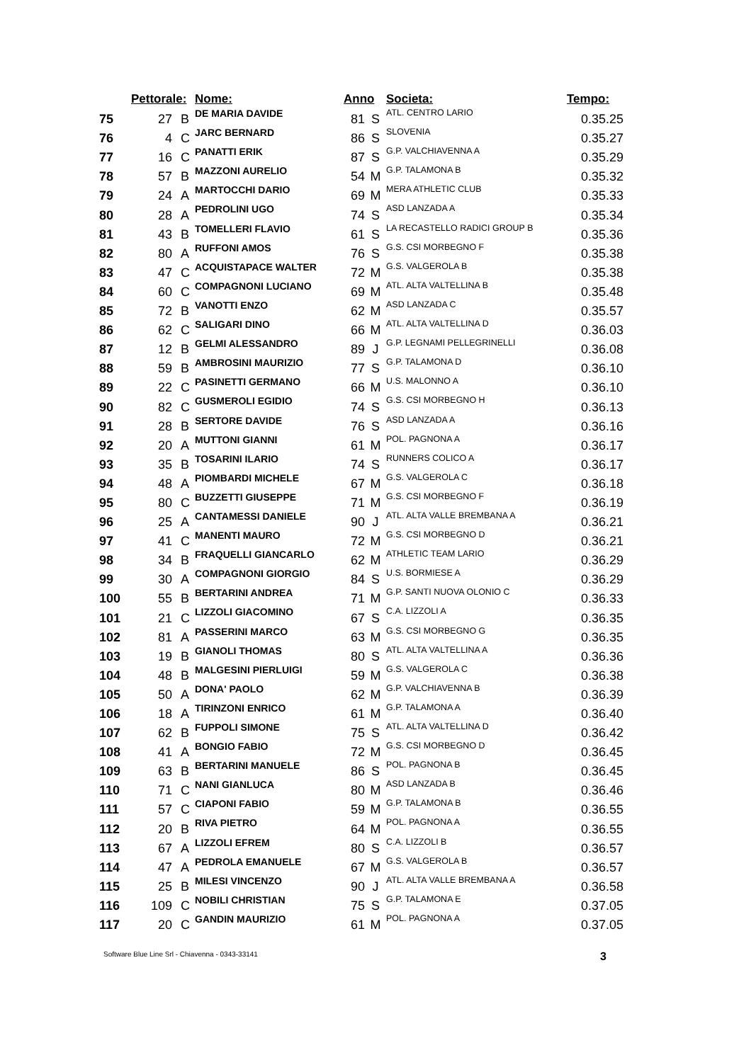| | Pettorale: | | Nome: | Anno | | Societa: | Tempo: |
| --- | --- | --- | --- | --- | --- | --- | --- |
| 75 | 27 | B | DE MARIA DAVIDE | 81 | S | ATL. CENTRO LARIO | 0.35.25 |
| 76 | 4 | C | JARC BERNARD | 86 | S | SLOVENIA | 0.35.27 |
| 77 | 16 | C | PANATTI ERIK | 87 | S | G.P. VALCHIAVENNA A | 0.35.29 |
| 78 | 57 | B | MAZZONI AURELIO | 54 | M | G.P. TALAMONA B | 0.35.32 |
| 79 | 24 | A | MARTOCCHI DARIO | 69 | M | MERA ATHLETIC CLUB | 0.35.33 |
| 80 | 28 | A | PEDROLINI UGO | 74 | S | ASD LANZADA A | 0.35.34 |
| 81 | 43 | B | TOMELLERI FLAVIO | 61 | S | LA RECASTELLO RADICI GROUP B | 0.35.36 |
| 82 | 80 | A | RUFFONI AMOS | 76 | S | G.S. CSI MORBEGNO F | 0.35.38 |
| 83 | 47 | C | ACQUISTAPACE WALTER | 72 | M | G.S. VALGEROLA B | 0.35.38 |
| 84 | 60 | C | COMPAGNONI LUCIANO | 69 | M | ATL. ALTA VALTELLINA B | 0.35.48 |
| 85 | 72 | B | VANOTTI ENZO | 62 | M | ASD LANZADA C | 0.35.57 |
| 86 | 62 | C | SALIGARI DINO | 66 | M | ATL. ALTA VALTELLINA D | 0.36.03 |
| 87 | 12 | B | GELMI ALESSANDRO | 89 | J | G.P. LEGNAMI PELLEGRINELLI | 0.36.08 |
| 88 | 59 | B | AMBROSINI MAURIZIO | 77 | S | G.P. TALAMONA D | 0.36.10 |
| 89 | 22 | C | PASINETTI GERMANO | 66 | M | U.S. MALONNO A | 0.36.10 |
| 90 | 82 | C | GUSMEROLI EGIDIO | 74 | S | G.S. CSI MORBEGNO H | 0.36.13 |
| 91 | 28 | B | SERTORE DAVIDE | 76 | S | ASD LANZADA A | 0.36.16 |
| 92 | 20 | A | MUTTONI GIANNI | 61 | M | POL. PAGNONA A | 0.36.17 |
| 93 | 35 | B | TOSARINI ILARIO | 74 | S | RUNNERS COLICO A | 0.36.17 |
| 94 | 48 | A | PIOMBARDI MICHELE | 67 | M | G.S. VALGEROLA C | 0.36.18 |
| 95 | 80 | C | BUZZETTI GIUSEPPE | 71 | M | G.S. CSI MORBEGNO F | 0.36.19 |
| 96 | 25 | A | CANTAMESSI DANIELE | 90 | J | ATL. ALTA VALLE BREMBANA A | 0.36.21 |
| 97 | 41 | C | MANENTI MAURO | 72 | M | G.S. CSI MORBEGNO D | 0.36.21 |
| 98 | 34 | B | FRAQUELLI GIANCARLO | 62 | M | ATHLETIC TEAM LARIO | 0.36.29 |
| 99 | 30 | A | COMPAGNONI GIORGIO | 84 | S | U.S. BORMIESE A | 0.36.29 |
| 100 | 55 | B | BERTARINI ANDREA | 71 | M | G.P. SANTI NUOVA OLONIO C | 0.36.33 |
| 101 | 21 | C | LIZZOLI GIACOMINO | 67 | S | C.A. LIZZOLI A | 0.36.35 |
| 102 | 81 | A | PASSERINI MARCO | 63 | M | G.S. CSI MORBEGNO G | 0.36.35 |
| 103 | 19 | B | GIANOLI THOMAS | 80 | S | ATL. ALTA VALTELLINA A | 0.36.36 |
| 104 | 48 | B | MALGESINI PIERLUIGI | 59 | M | G.S. VALGEROLA C | 0.36.38 |
| 105 | 50 | A | DONA' PAOLO | 62 | M | G.P. VALCHIAVENNA B | 0.36.39 |
| 106 | 18 | A | TIRINZONI ENRICO | 61 | M | G.P. TALAMONA A | 0.36.40 |
| 107 | 62 | B | FUPPOLI SIMONE | 75 | S | ATL. ALTA VALTELLINA D | 0.36.42 |
| 108 | 41 | A | BONGIO FABIO | 72 | M | G.S. CSI MORBEGNO D | 0.36.45 |
| 109 | 63 | B | BERTARINI MANUELE | 86 | S | POL. PAGNONA B | 0.36.45 |
| 110 | 71 | C | NANI GIANLUCA | 80 | M | ASD LANZADA B | 0.36.46 |
| 111 | 57 | C | CIAPONI FABIO | 59 | M | G.P. TALAMONA B | 0.36.55 |
| 112 | 20 | B | RIVA PIETRO | 64 | M | POL. PAGNONA A | 0.36.55 |
| 113 | 67 | A | LIZZOLI EFREM | 80 | S | C.A. LIZZOLI B | 0.36.57 |
| 114 | 47 | A | PEDROLA EMANUELE | 67 | M | G.S. VALGEROLA B | 0.36.57 |
| 115 | 25 | B | MILESI VINCENZO | 90 | J | ATL. ALTA VALLE BREMBANA A | 0.36.58 |
| 116 | 109 | C | NOBILI CHRISTIAN | 75 | S | G.P. TALAMONA E | 0.37.05 |
| 117 | 20 | C | GANDIN MAURIZIO | 61 | M | POL. PAGNONA A | 0.37.05 |
3 Software Blue Line Srl - Chiavenna - 0343-33141